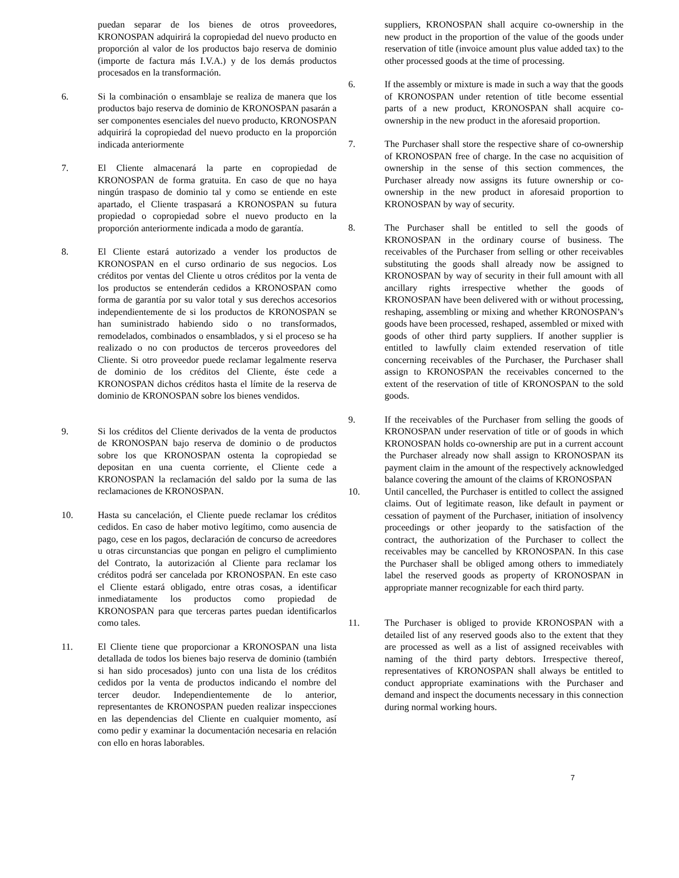puedan separar de los bienes de otros proveedores, KRONOSPAN adquirirá la copropiedad del nuevo producto en proporción al valor de los productos bajo reserva de dominio (importe de factura más I.V.A.) y de los demás productos procesados en la transformación.
6. Si la combinación o ensamblaje se realiza de manera que los productos bajo reserva de dominio de KRONOSPAN pasarán a ser componentes esenciales del nuevo producto, KRONOSPAN adquirirá la copropiedad del nuevo producto en la proporción indicada anteriormente
7. El Cliente almacenará la parte en copropiedad de KRONOSPAN de forma gratuita. En caso de que no haya ningún traspaso de dominio tal y como se entiende en este apartado, el Cliente traspasará a KRONOSPAN su futura propiedad o copropiedad sobre el nuevo producto en la proporción anteriormente indicada a modo de garantía.
8. El Cliente estará autorizado a vender los productos de KRONOSPAN en el curso ordinario de sus negocios. Los créditos por ventas del Cliente u otros créditos por la venta de los productos se entenderán cedidos a KRONOSPAN como forma de garantía por su valor total y sus derechos accesorios independientemente de si los productos de KRONOSPAN se han suministrado habiendo sido o no transformados, remodelados, combinados o ensamblados, y si el proceso se ha realizado o no con productos de terceros proveedores del Cliente. Si otro proveedor puede reclamar legalmente reserva de dominio de los créditos del Cliente, éste cede a KRONOSPAN dichos créditos hasta el límite de la reserva de dominio de KRONOSPAN sobre los bienes vendidos.
9. Si los créditos del Cliente derivados de la venta de productos de KRONOSPAN bajo reserva de dominio o de productos sobre los que KRONOSPAN ostenta la copropiedad se depositan en una cuenta corriente, el Cliente cede a KRONOSPAN la reclamación del saldo por la suma de las reclamaciones de KRONOSPAN.
10. Hasta su cancelación, el Cliente puede reclamar los créditos cedidos. En caso de haber motivo legítimo, como ausencia de pago, cese en los pagos, declaración de concurso de acreedores u otras circunstancias que pongan en peligro el cumplimiento del Contrato, la autorización al Cliente para reclamar los créditos podrá ser cancelada por KRONOSPAN. En este caso el Cliente estará obligado, entre otras cosas, a identificar inmediatamente los productos como propiedad de KRONOSPAN para que terceras partes puedan identificarlos como tales.
11. El Cliente tiene que proporcionar a KRONOSPAN una lista detallada de todos los bienes bajo reserva de dominio (también si han sido procesados) junto con una lista de los créditos cedidos por la venta de productos indicando el nombre del tercer deudor. Independientemente de lo anterior, representantes de KRONOSPAN pueden realizar inspecciones en las dependencias del Cliente en cualquier momento, así como pedir y examinar la documentación necesaria en relación con ello en horas laborables.
suppliers, KRONOSPAN shall acquire co-ownership in the new product in the proportion of the value of the goods under reservation of title (invoice amount plus value added tax) to the other processed goods at the time of processing.
6. If the assembly or mixture is made in such a way that the goods of KRONOSPAN under retention of title become essential parts of a new product, KRONOSPAN shall acquire co-ownership in the new product in the aforesaid proportion.
7. The Purchaser shall store the respective share of co-ownership of KRONOSPAN free of charge. In the case no acquisition of ownership in the sense of this section commences, the Purchaser already now assigns its future ownership or co-ownership in the new product in aforesaid proportion to KRONOSPAN by way of security.
8. The Purchaser shall be entitled to sell the goods of KRONOSPAN in the ordinary course of business. The receivables of the Purchaser from selling or other receivables substituting the goods shall already now be assigned to KRONOSPAN by way of security in their full amount with all ancillary rights irrespective whether the goods of KRONOSPAN have been delivered with or without processing, reshaping, assembling or mixing and whether KRONOSPAN’s goods have been processed, reshaped, assembled or mixed with goods of other third party suppliers. If another supplier is entitled to lawfully claim extended reservation of title concerning receivables of the Purchaser, the Purchaser shall assign to KRONOSPAN the receivables concerned to the extent of the reservation of title of KRONOSPAN to the sold goods.
9. If the receivables of the Purchaser from selling the goods of KRONOSPAN under reservation of title or of goods in which KRONOSPAN holds co-ownership are put in a current account the Purchaser already now shall assign to KRONOSPAN its payment claim in the amount of the respectively acknowledged balance covering the amount of the claims of KRONOSPAN
10. Until cancelled, the Purchaser is entitled to collect the assigned claims. Out of legitimate reason, like default in payment or cessation of payment of the Purchaser, initiation of insolvency proceedings or other jeopardy to the satisfaction of the contract, the authorization of the Purchaser to collect the receivables may be cancelled by KRONOSPAN. In this case the Purchaser shall be obliged among others to immediately label the reserved goods as property of KRONOSPAN in appropriate manner recognizable for each third party.
11. The Purchaser is obliged to provide KRONOSPAN with a detailed list of any reserved goods also to the extent that they are processed as well as a list of assigned receivables with naming of the third party debtors. Irrespective thereof, representatives of KRONOSPAN shall always be entitled to conduct appropriate examinations with the Purchaser and demand and inspect the documents necessary in this connection during normal working hours.
7